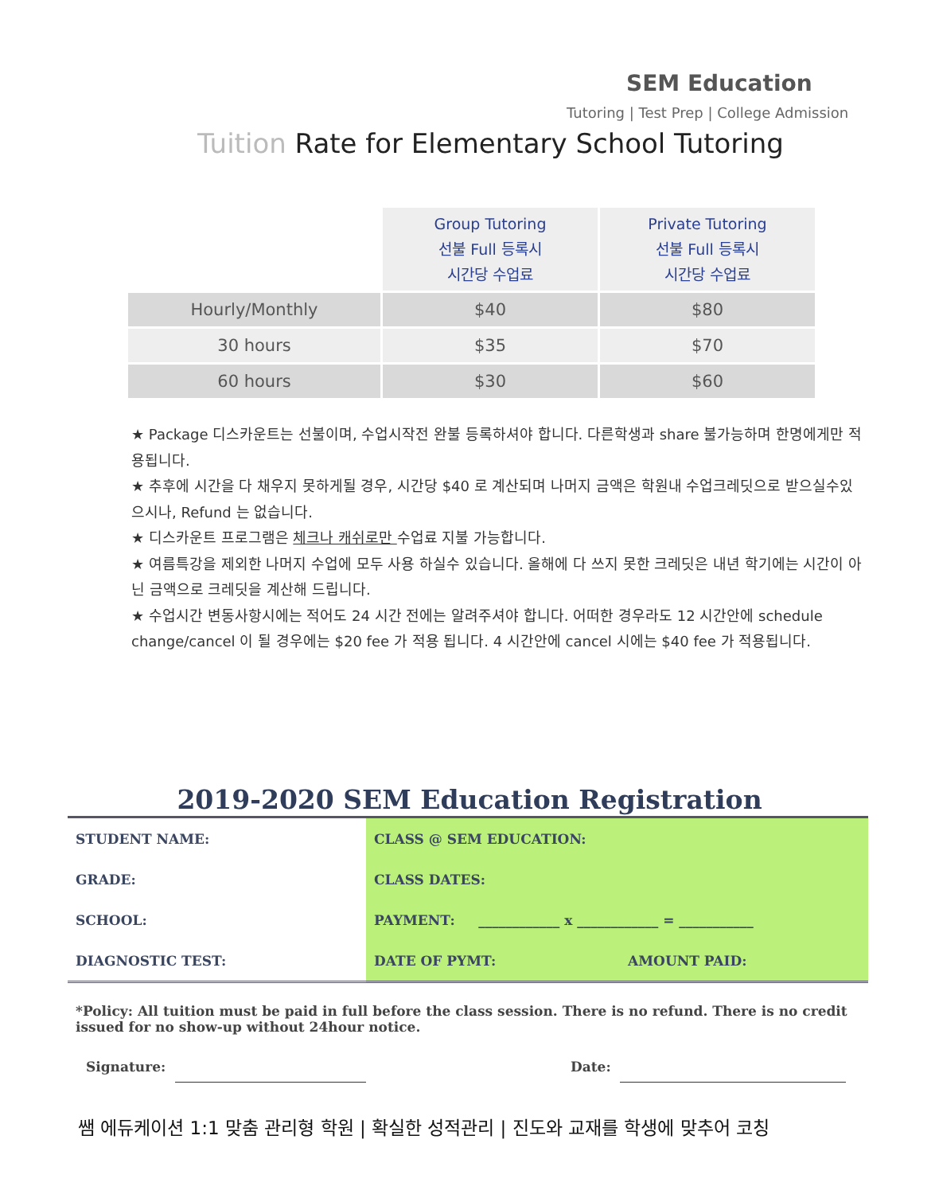SEM Education
Tutoring | Test Prep | College Admission
Tuition Rate for Elementary School Tutoring
| | Group Tutoring 선불 Full 등록시 시간당 수업료 | Private Tutoring 선불 Full 등록시 시간당 수업료 |
| Hourly/Monthly | $40 | $80 |
| 30 hours | $35 | $70 |
| 60 hours | $30 | $60 |
★ Package 디스카운트는 선불이며, 수업시작전 완불 등록하셔야 합니다. 다른학생과 share 불가능하며 한명에게만 적용됩니다.
★ 추후에 시간을 다 채우지 못하게될 경우, 시간당 $40 로 계산되며 나머지 금액은 학원내 수업크레딧으로 받으실수있으시나, Refund 는 없습니다.
★ 디스카운트 프로그램은 체크나 캐쉬로만 수업료 지불 가능합니다.
★ 여름특강을 제외한 나머지 수업에 모두 사용 하실수 있습니다. 올해에 다 쓰지 못한 크레딧은 내년 학기에는 시간이 아닌 금액으로 크레딧을 계산해 드립니다.
★ 수업시간 변동사항시에는 적어도 24 시간 전에는 알려주셔야 합니다. 어떠한 경우라도 12 시간안에 schedule change/cancel 이 될 경우에는 $20 fee 가 적용 됩니다. 4 시간안에 cancel 시에는 $40 fee 가 적용됩니다.
2019-2020 SEM Education Registration
| STUDENT NAME: | CLASS @ SEM EDUCATION: | |
| GRADE: | CLASS DATES: | |
| SCHOOL: | PAYMENT: ____________ x ____________ = ___________ | |
| DIAGNOSTIC TEST: | DATE OF PYMT: | AMOUNT PAID: |
*Policy: All tuition must be paid in full before the class session. There is no refund. There is no credit issued for no show-up without 24hour notice.
Signature: Date:
쌤 에듀케이션 1:1 맞춤 관리형 학원 | 확실한 성적관리 | 진도와 교재를 학생에 맞추어 코칭